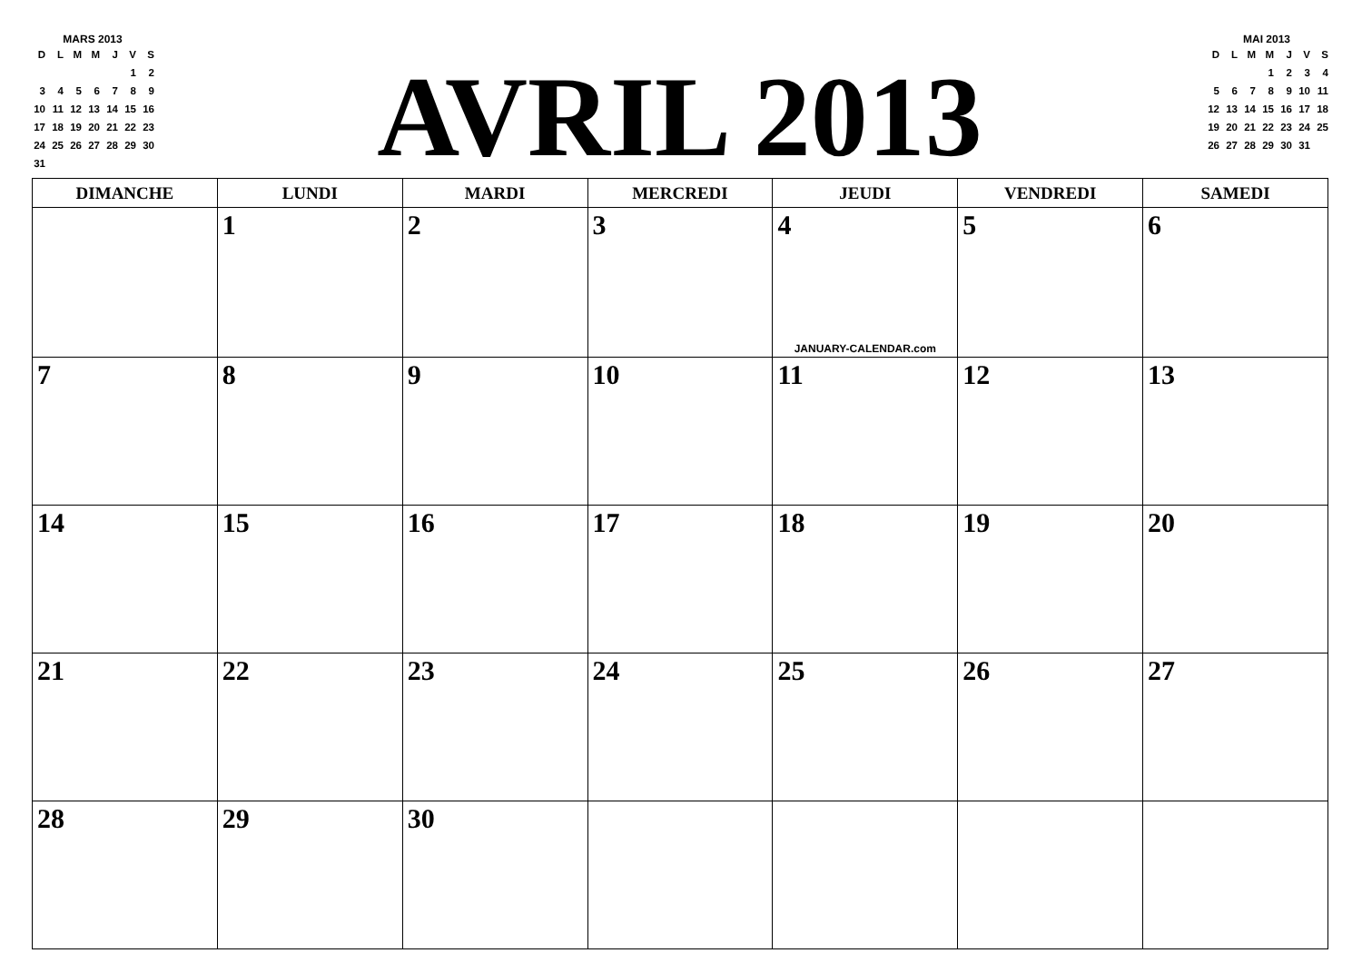MARS 2013
| D | L | M | M | J | V | S |
| | | | | | 1 | 2 |
| 3 | 4 | 5 | 6 | 7 | 8 | 9 |
| 10 | 11 | 12 | 13 | 14 | 15 | 16 |
| 17 | 18 | 19 | 20 | 21 | 22 | 23 |
| 24 | 25 | 26 | 27 | 28 | 29 | 30 |
| 31 | | | | | | |
AVRIL 2013
MAI 2013
| D | L | M | M | J | V | S |
| | | | 1 | 2 | 3 | 4 |
| 5 | 6 | 7 | 8 | 9 | 10 | 11 |
| 12 | 13 | 14 | 15 | 16 | 17 | 18 |
| 19 | 20 | 21 | 22 | 23 | 24 | 25 |
| 26 | 27 | 28 | 29 | 30 | 31 | |
| DIMANCHE | LUNDI | MARDI | MERCREDI | JEUDI | VENDREDI | SAMEDI |
| --- | --- | --- | --- | --- | --- | --- |
| | 1 | 2 | 3 | 4 JANUARY-CALENDAR.com | 5 | 6 |
| 7 | 8 | 9 | 10 | 11 | 12 | 13 |
| 14 | 15 | 16 | 17 | 18 | 19 | 20 |
| 21 | 22 | 23 | 24 | 25 | 26 | 27 |
| 28 | 29 | 30 | | | | |